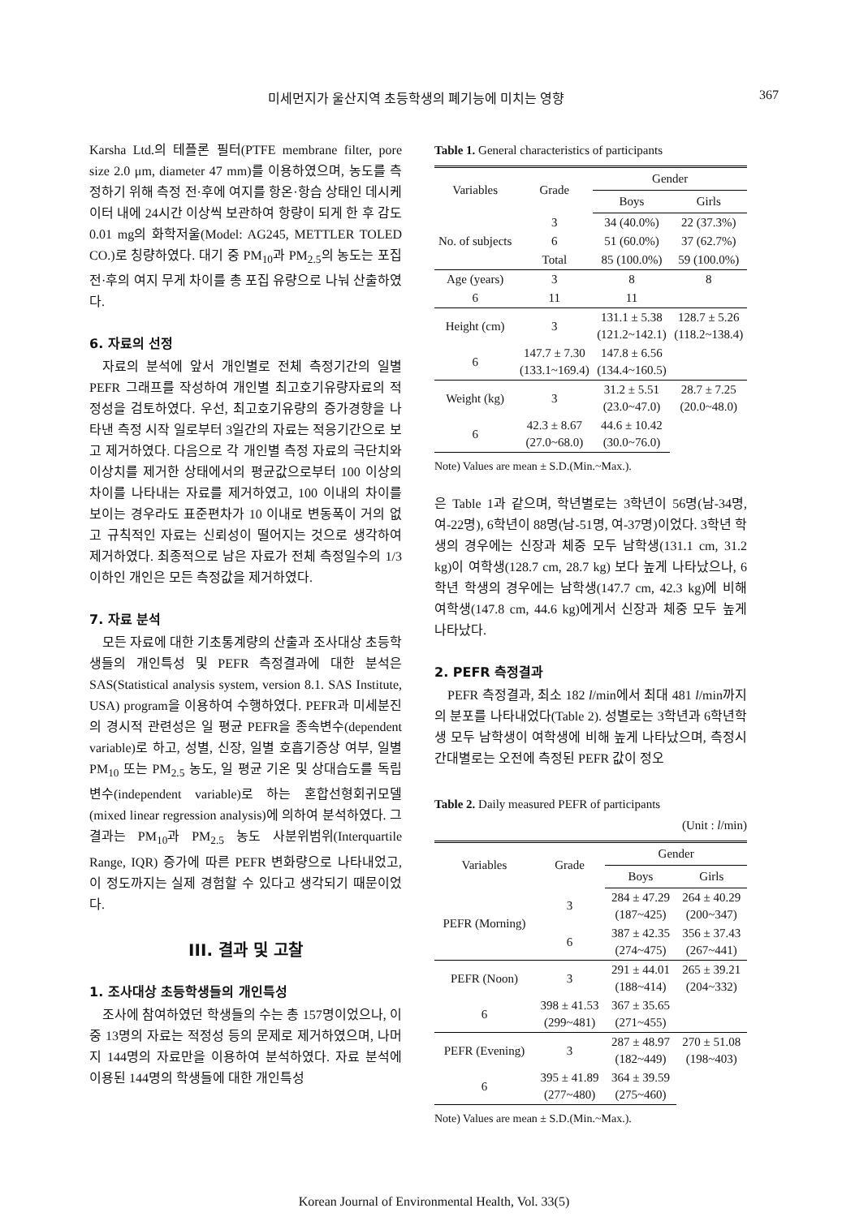미세먼지가 울산지역 초등학생의 폐기능에 미치는 영향 367
Karsha Ltd.의 테플론 필터(PTFE membrane filter, pore size 2.0 μm, diameter 47 mm)를 이용하였으며, 농도를 측정하기 위해 측정 전·후에 여지를 항온·항습 상태인 데시케이터 내에 24시간 이상씩 보관하여 항량이 되게 한 후 감도 0.01 mg의 화학저울(Model: AG245, METTLER TOLED CO.)로 칭량하였다. 대기 중 PM<sub>10</sub>과 PM<sub>2.5</sub>의 농도는 포집 전·후의 여지 무게 차이를 총 포집 유량으로 나눠 산출하였다.
6. 자료의 선정
자료의 분석에 앞서 개인별로 전체 측정기간의 일별 PEFR 그래프를 작성하여 개인별 최고호기유량자료의 적정성을 검토하였다. 우선, 최고호기유량의 증가경향을 나타낸 측정 시작 일로부터 3일간의 자료는 적응기간으로 보고 제거하였다. 다음으로 각 개인별 측정 자료의 극단치와 이상치를 제거한 상태에서의 평균값으로부터 100 이상의 차이를 나타내는 자료를 제거하였고, 100 이내의 차이를 보이는 경우라도 표준편차가 10 이내로 변동폭이 거의 없고 규칙적인 자료는 신뢰성이 떨어지는 것으로 생각하여 제거하였다. 최종적으로 남은 자료가 전체 측정일수의 1/3 이하인 개인은 모든 측정값을 제거하였다.
7. 자료 분석
모든 자료에 대한 기초통계량의 산출과 조사대상 초등학생들의 개인특성 및 PEFR 측정결과에 대한 분석은 SAS(Statistical analysis system, version 8.1. SAS Institute, USA) program을 이용하여 수행하였다. PEFR과 미세분진의 경시적 관련성은 일 평균 PEFR을 종속변수(dependent variable)로 하고, 성별, 신장, 일별 호흡기증상 여부, 일별 PM<sub>10</sub> 또는 PM<sub>2.5</sub> 농도, 일 평균 기온 및 상대습도를 독립변수(independent variable)로 하는 혼합선형회귀모델(mixed linear regression analysis)에 의하여 분석하였다. 그 결과는 PM<sub>10</sub>과 PM<sub>2.5</sub> 농도 사분위범위(Interquartile Range, IQR) 증가에 따른 PEFR 변화량으로 나타내었고, 이 정도까지는 실제 경험할 수 있다고 생각되기 때문이었다.
III. 결과 및 고찰
1. 조사대상 초등학생들의 개인특성
조사에 참여하였던 학생들의 수는 총 157명이었으나, 이중 13명의 자료는 적정성 등의 문제로 제거하였으며, 나머지 144명의 자료만을 이용하여 분석하였다. 자료 분석에 이용된 144명의 학생들에 대한 개인특성
Table 1. General characteristics of participants
| Variables | Grade | Gender | |
| --- | --- | --- | --- |
| | | Boys | Girls |
| No. of subjects | 3 | 34 (40.0%) | 22 (37.3%) |
| | 6 | 51 (60.0%) | 37 (62.7%) |
| | Total | 85 (100.0%) | 59 (100.0%) |
| Age (years) | 3 | 8 | 8 |
| | 6 | 11 | 11 |
| Height (cm) | 3 | 131.1 ± 5.38 (121.2~142.1) | 128.7 ± 5.26 (118.2~138.4) |
| | 6 | 147.7 ± 7.30 (133.1~169.4) | 147.8 ± 6.56 (134.4~160.5) |
| Weight (kg) | 3 | 31.2 ± 5.51 (23.0~47.0) | 28.7 ± 7.25 (20.0~48.0) |
| | 6 | 42.3 ± 8.67 (27.0~68.0) | 44.6 ± 10.42 (30.0~76.0) |
Note) Values are mean ± S.D.(Min.~Max.).
은 Table 1과 같으며, 학년별로는 3학년이 56명(남-34명, 여-22명), 6학년이 88명(남-51명, 여-37명)이었다. 3학년 학생의 경우에는 신장과 체중 모두 남학생(131.1 cm, 31.2 kg)이 여학생(128.7 cm, 28.7 kg) 보다 높게 나타났으나, 6학년 학생의 경우에는 남학생(147.7 cm, 42.3 kg)에 비해 여학생(147.8 cm, 44.6 kg)에게서 신장과 체중 모두 높게 나타났다.
2. PEFR 측정결과
PEFR 측정결과, 최소 182 l/min에서 최대 481 l/min까지의 분포를 나타내었다(Table 2). 성별로는 3학년과 6학년학생 모두 남학생이 여학생에 비해 높게 나타났으며, 측정시간대별로는 오전에 측정된 PEFR 값이 정오
Table 2. Daily measured PEFR of participants
(Unit : l/min)
| Variables | Grade | Gender | |
| --- | --- | --- | --- |
| | | Boys | Girls |
| PEFR (Morning) | 3 | 284 ± 47.29 (187~425) | 264 ± 40.29 (200~347) |
| | 6 | 387 ± 42.35 (274~475) | 356 ± 37.43 (267~441) |
| PEFR (Noon) | 3 | 291 ± 44.01 (188~414) | 265 ± 39.21 (204~332) |
| | 6 | 398 ± 41.53 (299~481) | 367 ± 35.65 (271~455) |
| PEFR (Evening) | 3 | 287 ± 48.97 (182~449) | 270 ± 51.08 (198~403) |
| | 6 | 395 ± 41.89 (277~480) | 364 ± 39.59 (275~460) |
Note) Values are mean ± S.D.(Min.~Max.).
Korean Journal of Environmental Health, Vol. 33(5)